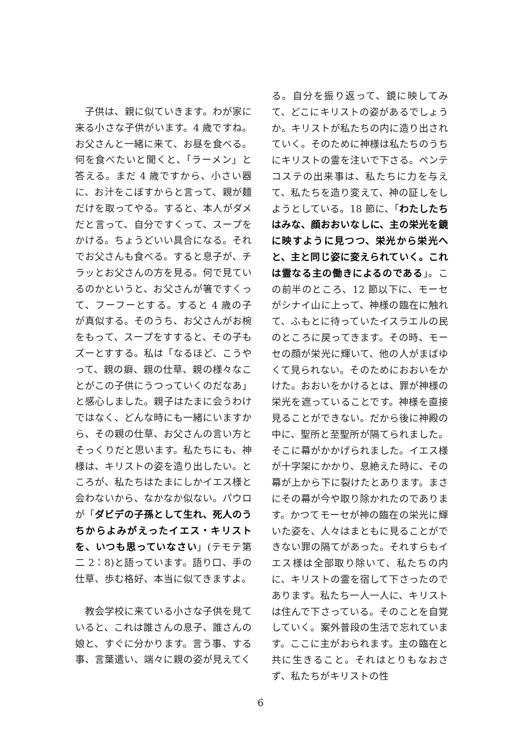子供は、親に似ていきます。わが家に来る小さな子供がいます。4 歳ですね。お父さんと一緒に来て、お昼を食べる。何を食べたいと聞くと、「ラーメン」と答える。まだ 4 歳ですから、小さい器に、お汁をこぼすからと言って、親が麺だけを取ってやる。すると、本人がダメだと言って、自分ですくって、スープをかける。ちょうどいい具合になる。それでお父さんも食べる。すると息子が、チラッとお父さんの方を見る。何で見ているのかというと、お父さんが箸ですくって、フーフーとする。すると 4 歳の子が真似する。そのうち、お父さんがお椀をもって、スープをすすると、その子もズーとすする。私は「なるほど、こうやって、親の癖、親の仕草、親の様々なことがこの子供にうつっていくのだなあ」と感心しました。親子はたまに会うわけではなく、どんな時にも一緒にいますから、その親の仕草、お父さんの言い方とそっくりだと思います。私たちにも、神様は、キリストの姿を造り出したい。ところが、私たちはたまにしかイエス様と会わないから、なかなか似ない。パウロが「ダビデの子孫として生れ、死人のうちからよみがえったイエス・キリストを、いつも思っていなさい」(テモテ第二 2：8)と語っています。語り口、手の仕草、歩む格好、本当に似てきますよ。
　教会学校に来ている小さな子供を見ていると、これは誰さんの息子、誰さんの娘と、すぐに分かります。言う事、する事、言葉遣い、端々に親の姿が見えてく
る。自分を振り返って、鏡に映してみて、どこにキリストの姿があるでしょうか。キリストが私たちの内に造り出されていく。そのために神様は私たちのうちにキリストの霊を注いで下さる。ペンテコステの出来事は、私たちに力を与えて、私たちを造り変えて、神の証しをしようとしている。18 節に、「わたしたちはみな、顔おおいなしに、主の栄光を鏡に映すように見つつ、栄光から栄光へと、主と同じ姿に変えられていく。これは霊なる主の働きによるのである」。この前半のところ、12 節以下に、モーセがシナイ山に上って、神様の臨在に触れて、ふもとに待っていたイスラエルの民のところに戻ってきます。その時、モーセの顔が栄光に輝いて、他の人がまばゆくて見られない。そのためにおおいをかけた。おおいをかけるとは、罪が神様の栄光を遮っていることです。神様を直接見ることができない。だから後に神殿の中に、聖所と至聖所が隔てられました。そこに幕がかかげられました。イエス様が十字架にかかり、息絶えた時に、その幕が上から下に裂けたとあります。まさにその幕が今や取り除かれたのであります。かつてモーセが神の臨在の栄光に輝いた姿を、人々はまともに見ることができない罪の隔てがあった。それすらもイエス様は全部取り除いて、私たちの内に、キリストの霊を宿して下さったのであります。私たち一人一人に、キリストは住んで下さっている。そのことを自覚していく。案外普段の生活で忘れています。ここに主がおられます。主の臨在と共に生きること。それはとりもなおさず、私たちがキリストの性
6